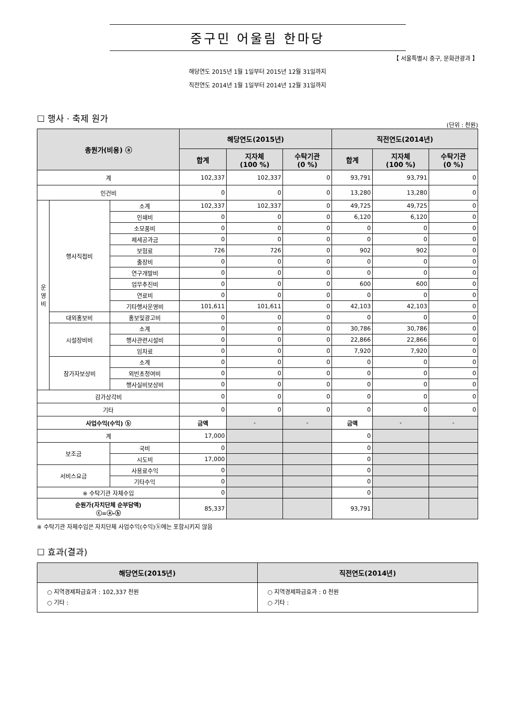중구민 어울림 한마당
【 서울특별시 중구, 문화관광과 】
해당연도 2015년 1월 1일부터 2015년 12월 31일까지
직전연도 2014년 1월 1일부터 2014년 12월 31일까지
☐ 행사 · 축제 원가
(단위 : 천원)
| 총원가(비용) ⓐ | | | 해당연도(2015년) | | | 직전연도(2014년) | | |
| --- | --- | --- | --- | --- | --- | --- | --- | --- |
| | | | 합계 | 지자체 (100 %) | 수탁기관 (0 %) | 합계 | 지자체 (100 %) | 수탁기관 (0 %) |
| 계 | | | 102,337 | 102,337 | 0 | 93,791 | 93,791 | 0 |
| 인건비 | | | 0 | 0 | 0 | 13,280 | 13,280 | 0 |
| 운 영 비 | 행사직접비 | 소계 | 102,337 | 102,337 | 0 | 49,725 | 49,725 | 0 |
| | | 인쇄비 | 0 | 0 | 0 | 6,120 | 6,120 | 0 |
| | | 소모품비 | 0 | 0 | 0 | 0 | 0 | 0 |
| | | 제세공과금 | 0 | 0 | 0 | 0 | 0 | 0 |
| | | 보험료 | 726 | 726 | 0 | 902 | 902 | 0 |
| | | 출장비 | 0 | 0 | 0 | 0 | 0 | 0 |
| | | 연구개발비 | 0 | 0 | 0 | 0 | 0 | 0 |
| | | 업무추진비 | 0 | 0 | 0 | 600 | 600 | 0 |
| | | 연료비 | 0 | 0 | 0 | 0 | 0 | 0 |
| | | 기타행사운영비 | 101,611 | 101,611 | 0 | 42,103 | 42,103 | 0 |
| | 대외홍보비 | 홍보및광고비 | 0 | 0 | 0 | 0 | 0 | 0 |
| | 시설장비비 | 소계 | 0 | 0 | 0 | 30,786 | 30,786 | 0 |
| | | 행사관련시설비 | 0 | 0 | 0 | 22,866 | 22,866 | 0 |
| | | 임차료 | 0 | 0 | 0 | 7,920 | 7,920 | 0 |
| | 참가자보상비 | 소계 | 0 | 0 | 0 | 0 | 0 | 0 |
| | | 외빈초청여비 | 0 | 0 | 0 | 0 | 0 | 0 |
| | | 행사실비보상비 | 0 | 0 | 0 | 0 | 0 | 0 |
| 감가상각비 | | | 0 | 0 | 0 | 0 | 0 | 0 |
| 기타 | | | 0 | 0 | 0 | 0 | 0 | 0 |
| 사업수익(수익) ⓑ | | | 금액 | - | - | 금액 | - | - |
| 계 | | | 17,000 | | | 0 | | |
| 보조금 | | 국비 | 0 | | | 0 | | |
| | | 시도비 | 17,000 | | | 0 | | |
| 서비스요금 | | 사용료수익 | 0 | | | 0 | | |
| | | 기타수익 | 0 | | | 0 | | |
| ※ 수탁기관 자체수입 | | | 0 | | | 0 | | |
| 순원가(자치단체 순부담액) ⓒ=ⓐ-ⓑ | | | 85,337 | | | 93,791 | | |
※ 수탁기관 자체수입은 자치단체 사업수익(수익)ⓑ에는 포함시키지 않음
☐ 효과(결과)
| 해당연도(2015년) | 직전연도(2014년) |
| --- | --- |
| ○ 지역경제파급효과 : 102,337 천원 ○ 기타 : | ○ 지역경제파급효과 : 0 천원 ○ 기타 : |